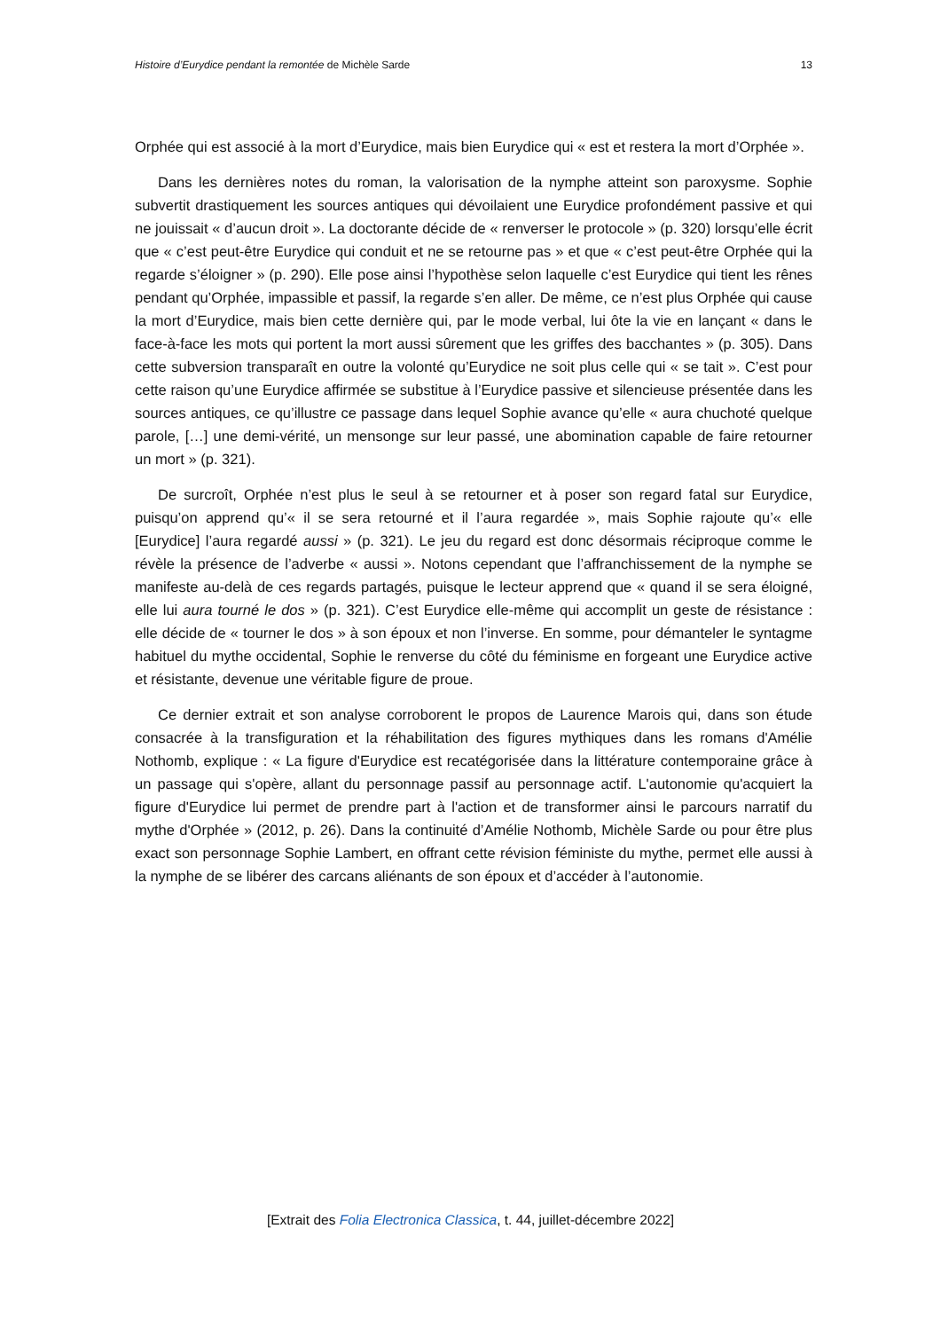Histoire d’Eurydice pendant la remontée de Michèle Sarde 13
Orphée qui est associé à la mort d’Eurydice, mais bien Eurydice qui « est et restera la mort d’Orphée ».
Dans les dernières notes du roman, la valorisation de la nymphe atteint son paroxysme. Sophie subvertit drastiquement les sources antiques qui dévoilaient une Eurydice profondément passive et qui ne jouissait « d’aucun droit ». La doctorante décide de « renverser le protocole » (p. 320) lorsqu’elle écrit que « c’est peut-être Eurydice qui conduit et ne se retourne pas » et que « c’est peut-être Orphée qui la regarde s’éloigner » (p. 290). Elle pose ainsi l’hypothèse selon laquelle c’est Eurydice qui tient les rênes pendant qu’Orphée, impassible et passif, la regarde s’en aller. De même, ce n’est plus Orphée qui cause la mort d’Eurydice, mais bien cette dernière qui, par le mode verbal, lui ôte la vie en lançant « dans le face-à-face les mots qui portent la mort aussi sûrement que les griffes des bacchantes » (p. 305). Dans cette subversion transparaît en outre la volonté qu’Eurydice ne soit plus celle qui « se tait ». C’est pour cette raison qu’une Eurydice affirmée se substitue à l’Eurydice passive et silencieuse présentée dans les sources antiques, ce qu’illustre ce passage dans lequel Sophie avance qu’elle « aura chuchoté quelque parole, […] une demi-vérité, un mensonge sur leur passé, une abomination capable de faire retourner un mort » (p. 321).
De surcroît, Orphée n’est plus le seul à se retourner et à poser son regard fatal sur Eurydice, puisqu’on apprend qu’« il se sera retourné et il l’aura regardée », mais Sophie rajoute qu’« elle [Eurydice] l’aura regardé aussi » (p. 321). Le jeu du regard est donc désormais réciproque comme le révèle la présence de l’adverbe « aussi ». Notons cependant que l’affranchissement de la nymphe se manifeste au-delà de ces regards partagés, puisque le lecteur apprend que « quand il se sera éloigné, elle lui aura tourné le dos » (p. 321). C’est Eurydice elle-même qui accomplit un geste de résistance : elle décide de « tourner le dos » à son époux et non l’inverse. En somme, pour démanteler le syntagme habituel du mythe occidental, Sophie le renverse du côté du féminisme en forgeant une Eurydice active et résistante, devenue une véritable figure de proue.
Ce dernier extrait et son analyse corroborent le propos de Laurence Marois qui, dans son étude consacrée à la transfiguration et la réhabilitation des figures mythiques dans les romans d'Amélie Nothomb, explique : « La figure d'Eurydice est recatégorisée dans la littérature contemporaine grâce à un passage qui s'opère, allant du personnage passif au personnage actif. L'autonomie qu'acquiert la figure d'Eurydice lui permet de prendre part à l'action et de transformer ainsi le parcours narratif du mythe d'Orphée » (2012, p. 26). Dans la continuité d’Amélie Nothomb, Michèle Sarde ou pour être plus exact son personnage Sophie Lambert, en offrant cette révision féministe du mythe, permet elle aussi à la nymphe de se libérer des carcans aliénants de son époux et d’accéder à l’autonomie.
[Extrait des Folia Electronica Classica, t. 44, juillet-décembre 2022]